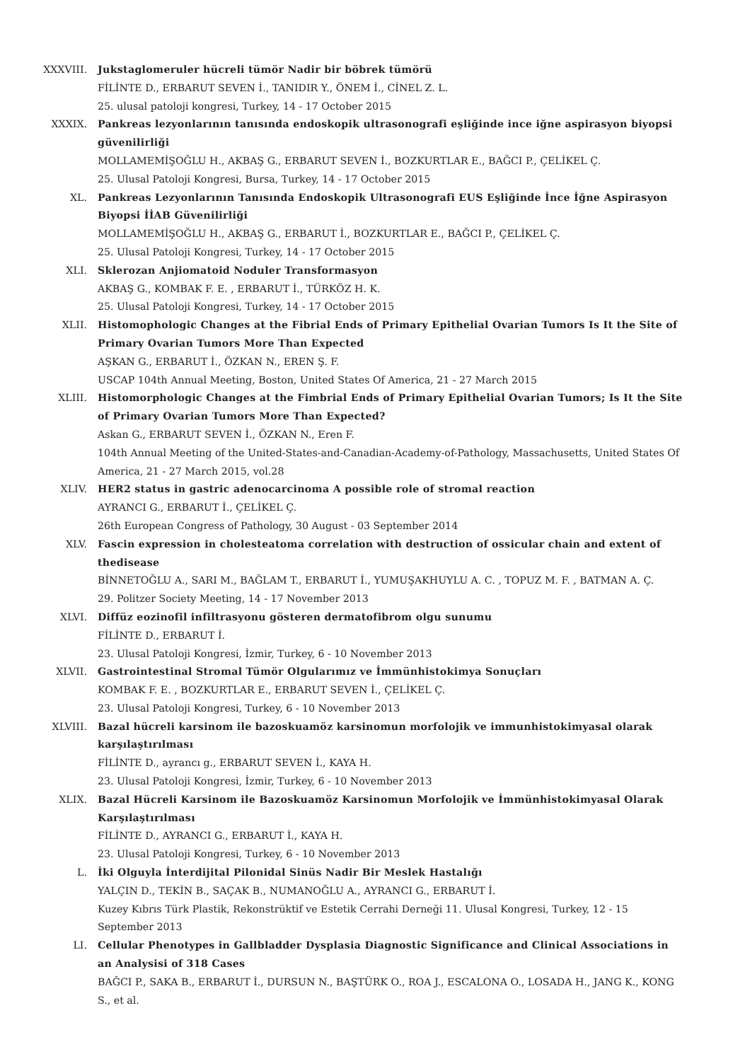XXXVIII. Jukstaglomeruler hücreli tümör Nadir bir böbrek tümörü
FİLİNTE D., ERBARUT SEVEN İ., TANIDIR Y., ÖNEM İ., CİNEL Z. L.
25. ulusal patoloji kongresi, Turkey, 14 - 17 October 2015
XXXIX. Pankreas lezyonlarının tanısında endoskopik ultrasonografi eşliğinde ince iğne aspirasyon biyopsi güvenilirliği
MOLLAMEMİŞOĞLU H., AKBAŞ G., ERBARUT SEVEN İ., BOZKURTLAR E., BAĞCI P., ÇELİKEL Ç.
25. Ulusal Patoloji Kongresi, Bursa, Turkey, 14 - 17 October 2015
XL. Pankreas Lezyonlarının Tanısında Endoskopik Ultrasonografi EUS Eşliğinde İnce İğne Aspirasyon Biyopsi İİAB Güvenilirliği
MOLLAMEMİŞOĞLU H., AKBAŞ G., ERBARUT İ., BOZKURTLAR E., BAĞCI P., ÇELİKEL Ç.
25. Ulusal Patoloji Kongresi, Turkey, 14 - 17 October 2015
XLI. Sklerozan Anjiomatoid Noduler Transformasyon
AKBAŞ G., KOMBAK F. E. , ERBARUT İ., TÜRKÖZ H. K.
25. Ulusal Patoloji Kongresi, Turkey, 14 - 17 October 2015
XLII. Histomophologic Changes at the Fibrial Ends of Primary Epithelial Ovarian Tumors Is It the Site of Primary Ovarian Tumors More Than Expected
AŞKAN G., ERBARUT İ., ÖZKAN N., EREN Ş. F.
USCAP 104th Annual Meeting, Boston, United States Of America, 21 - 27 March 2015
XLIII. Histomorphologic Changes at the Fimbrial Ends of Primary Epithelial Ovarian Tumors; Is It the Site of Primary Ovarian Tumors More Than Expected?
Askan G., ERBARUT SEVEN İ., ÖZKAN N., Eren F.
104th Annual Meeting of the United-States-and-Canadian-Academy-of-Pathology, Massachusetts, United States Of America, 21 - 27 March 2015, vol.28
XLIV. HER2 status in gastric adenocarcinoma A possible role of stromal reaction
AYRANCI G., ERBARUT İ., ÇELİKEL Ç.
26th European Congress of Pathology, 30 August - 03 September 2014
XLV. Fascin expression in cholesteatoma correlation with destruction of ossicular chain and extent of thedisease
BİNNETOĞLU A., SARI M., BAĞLAM T., ERBARUT İ., YUMUŞAKHUYLU A. C. , TOPUZ M. F. , BATMAN A. Ç.
29. Politzer Society Meeting, 14 - 17 November 2013
XLVI. Diffüz eozinofil infiltrasyonu gösteren dermatofibrom olgu sunumu
FİLİNTE D., ERBARUT İ.
23. Ulusal Patoloji Kongresi, İzmir, Turkey, 6 - 10 November 2013
XLVII. Gastrointestinal Stromal Tümör Olgularımız ve İmmünhistokimya Sonuçları
KOMBAK F. E. , BOZKURTLAR E., ERBARUT SEVEN İ., ÇELİKEL Ç.
23. Ulusal Patoloji Kongresi, Turkey, 6 - 10 November 2013
XLVIII. Bazal hücreli karsinom ile bazoskuamöz karsinomun morfolojik ve immunhistokimyasal olarak karşılaştırılması
FİLİNTE D., ayrancı g., ERBARUT SEVEN İ., KAYA H.
23. Ulusal Patoloji Kongresi, İzmir, Turkey, 6 - 10 November 2013
XLIX. Bazal Hücreli Karsinom ile Bazoskuamöz Karsinomun Morfolojik ve İmmünhistokimyasal Olarak Karşılaştırılması
FİLİNTE D., AYRANCI G., ERBARUT İ., KAYA H.
23. Ulusal Patoloji Kongresi, Turkey, 6 - 10 November 2013
L. İki Olguyla İnterdijital Pilonidal Sinüs Nadir Bir Meslek Hastalığı
YALÇIN D., TEKİN B., SAÇAK B., NUMANOĞLU A., AYRANCI G., ERBARUT İ.
Kuzey Kıbrıs Türk Plastik, Rekonstrüktif ve Estetik Cerrahi Derneği 11. Ulusal Kongresi, Turkey, 12 - 15 September 2013
LI. Cellular Phenotypes in Gallbladder Dysplasia Diagnostic Significance and Clinical Associations in an Analysisi of 318 Cases
BAĞCI P., SAKA B., ERBARUT İ., DURSUN N., BAŞTÜRK O., ROA J., ESCALONA O., LOSADA H., JANG K., KONG S., et al.